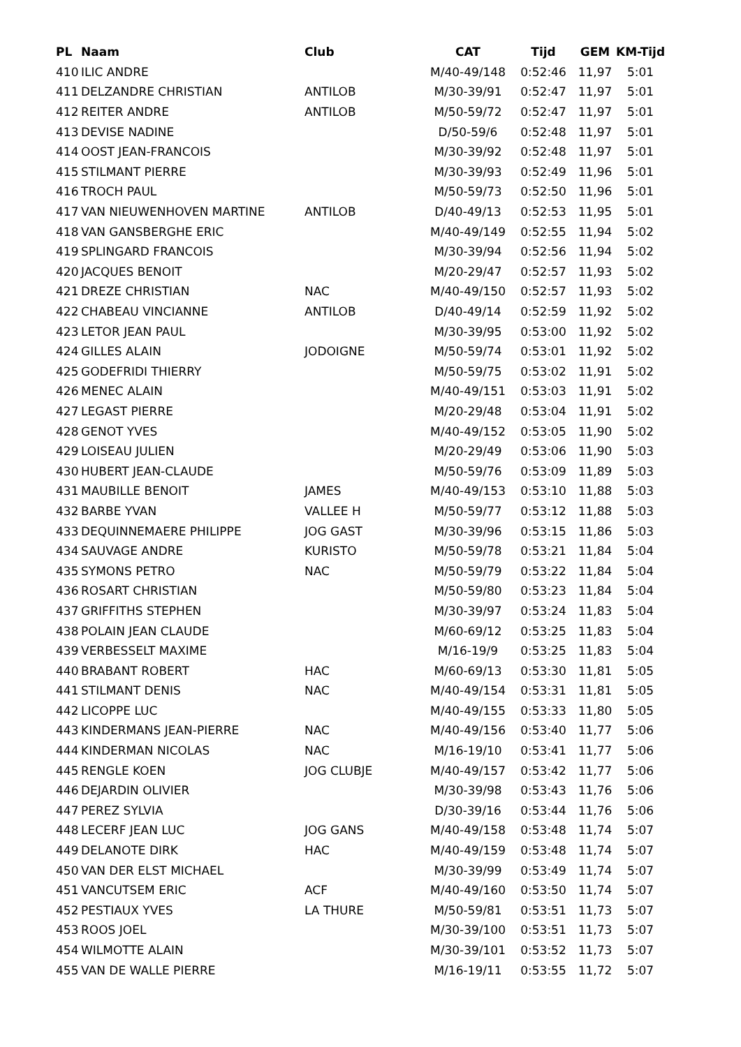| PL | Naam | Club | CAT | Tijd | GEM | KM-Tijd |
| --- | --- | --- | --- | --- | --- | --- |
| 410 | ILIC ANDRE | | M/40-49/148 | 0:52:46 | 11,97 | 5:01 |
| 411 | DELZANDRE CHRISTIAN | ANTILOB | M/30-39/91 | 0:52:47 | 11,97 | 5:01 |
| 412 | REITER ANDRE | ANTILOB | M/50-59/72 | 0:52:47 | 11,97 | 5:01 |
| 413 | DEVISE NADINE | | D/50-59/6 | 0:52:48 | 11,97 | 5:01 |
| 414 | OOST JEAN-FRANCOIS | | M/30-39/92 | 0:52:48 | 11,97 | 5:01 |
| 415 | STILMANT PIERRE | | M/30-39/93 | 0:52:49 | 11,96 | 5:01 |
| 416 | TROCH PAUL | | M/50-59/73 | 0:52:50 | 11,96 | 5:01 |
| 417 | VAN NIEUWENHOVEN MARTINE | ANTILOB | D/40-49/13 | 0:52:53 | 11,95 | 5:01 |
| 418 | VAN GANSBERGHE ERIC | | M/40-49/149 | 0:52:55 | 11,94 | 5:02 |
| 419 | SPLINGARD FRANCOIS | | M/30-39/94 | 0:52:56 | 11,94 | 5:02 |
| 420 | JACQUES BENOIT | | M/20-29/47 | 0:52:57 | 11,93 | 5:02 |
| 421 | DREZE CHRISTIAN | NAC | M/40-49/150 | 0:52:57 | 11,93 | 5:02 |
| 422 | CHABEAU VINCIANNE | ANTILOB | D/40-49/14 | 0:52:59 | 11,92 | 5:02 |
| 423 | LETOR JEAN PAUL | | M/30-39/95 | 0:53:00 | 11,92 | 5:02 |
| 424 | GILLES ALAIN | JODOIGNE | M/50-59/74 | 0:53:01 | 11,92 | 5:02 |
| 425 | GODEFRIDI THIERRY | | M/50-59/75 | 0:53:02 | 11,91 | 5:02 |
| 426 | MENEC ALAIN | | M/40-49/151 | 0:53:03 | 11,91 | 5:02 |
| 427 | LEGAST PIERRE | | M/20-29/48 | 0:53:04 | 11,91 | 5:02 |
| 428 | GENOT YVES | | M/40-49/152 | 0:53:05 | 11,90 | 5:02 |
| 429 | LOISEAU JULIEN | | M/20-29/49 | 0:53:06 | 11,90 | 5:03 |
| 430 | HUBERT JEAN-CLAUDE | | M/50-59/76 | 0:53:09 | 11,89 | 5:03 |
| 431 | MAUBILLE BENOIT | JAMES | M/40-49/153 | 0:53:10 | 11,88 | 5:03 |
| 432 | BARBE YVAN | VALLEE H | M/50-59/77 | 0:53:12 | 11,88 | 5:03 |
| 433 | DEQUINNEMAERE PHILIPPE | JOG GAST | M/30-39/96 | 0:53:15 | 11,86 | 5:03 |
| 434 | SAUVAGE ANDRE | KURISTO | M/50-59/78 | 0:53:21 | 11,84 | 5:04 |
| 435 | SYMONS PETRO | NAC | M/50-59/79 | 0:53:22 | 11,84 | 5:04 |
| 436 | ROSART CHRISTIAN | | M/50-59/80 | 0:53:23 | 11,84 | 5:04 |
| 437 | GRIFFITHS STEPHEN | | M/30-39/97 | 0:53:24 | 11,83 | 5:04 |
| 438 | POLAIN JEAN CLAUDE | | M/60-69/12 | 0:53:25 | 11,83 | 5:04 |
| 439 | VERBESSELT MAXIME | | M/16-19/9 | 0:53:25 | 11,83 | 5:04 |
| 440 | BRABANT ROBERT | HAC | M/60-69/13 | 0:53:30 | 11,81 | 5:05 |
| 441 | STILMANT DENIS | NAC | M/40-49/154 | 0:53:31 | 11,81 | 5:05 |
| 442 | LICOPPE LUC | | M/40-49/155 | 0:53:33 | 11,80 | 5:05 |
| 443 | KINDERMANS JEAN-PIERRE | NAC | M/40-49/156 | 0:53:40 | 11,77 | 5:06 |
| 444 | KINDERMAN NICOLAS | NAC | M/16-19/10 | 0:53:41 | 11,77 | 5:06 |
| 445 | RENGLE KOEN | JOG CLUBJE | M/40-49/157 | 0:53:42 | 11,77 | 5:06 |
| 446 | DEJARDIN OLIVIER | | M/30-39/98 | 0:53:43 | 11,76 | 5:06 |
| 447 | PEREZ SYLVIA | | D/30-39/16 | 0:53:44 | 11,76 | 5:06 |
| 448 | LECERF JEAN LUC | JOG GANS | M/40-49/158 | 0:53:48 | 11,74 | 5:07 |
| 449 | DELANOTE DIRK | HAC | M/40-49/159 | 0:53:48 | 11,74 | 5:07 |
| 450 | VAN DER ELST MICHAEL | | M/30-39/99 | 0:53:49 | 11,74 | 5:07 |
| 451 | VANCUTSEM ERIC | ACF | M/40-49/160 | 0:53:50 | 11,74 | 5:07 |
| 452 | PESTIAUX YVES | LA THURE | M/50-59/81 | 0:53:51 | 11,73 | 5:07 |
| 453 | ROOS JOEL | | M/30-39/100 | 0:53:51 | 11,73 | 5:07 |
| 454 | WILMOTTE ALAIN | | M/30-39/101 | 0:53:52 | 11,73 | 5:07 |
| 455 | VAN DE WALLE PIERRE | | M/16-19/11 | 0:53:55 | 11,72 | 5:07 |